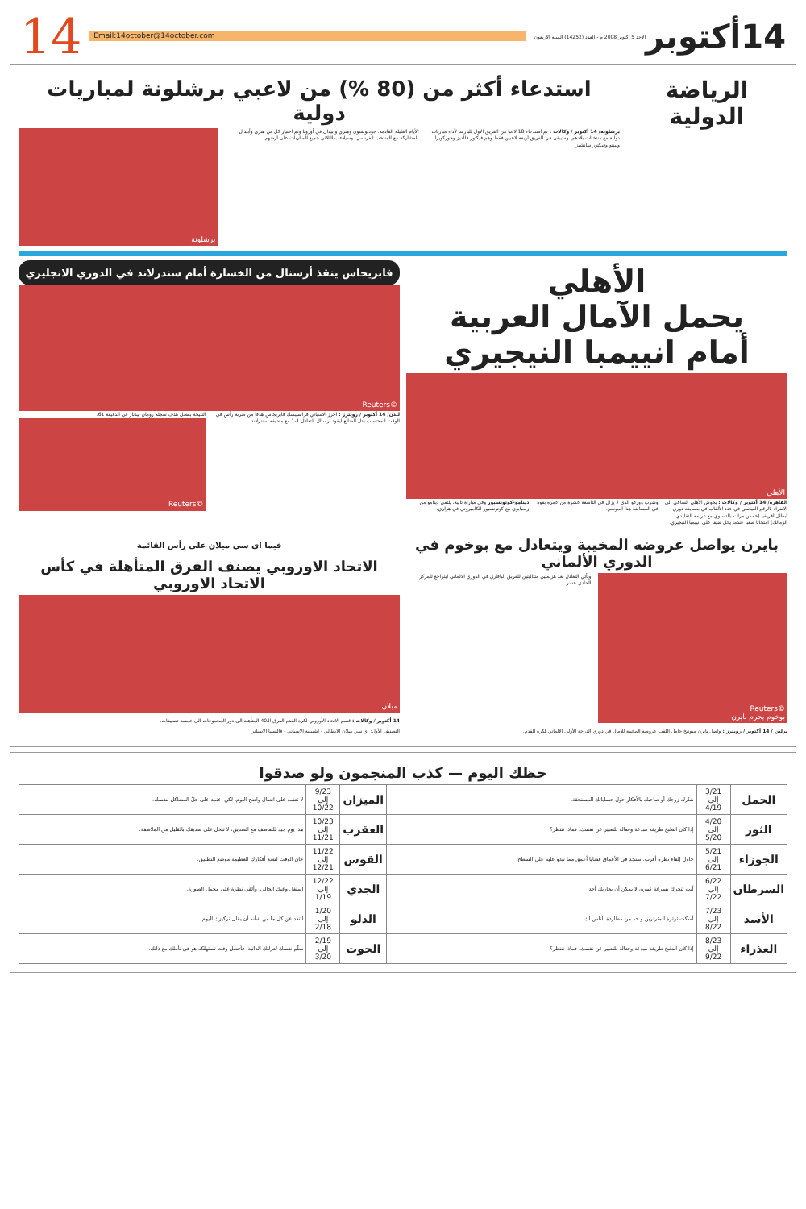14أكتوبر
الأحد 5 أكتوبر 2008 م - العدد (14252) السنة الاربعون
Email:14october@14october.com
14
الرياضة الدولية استدعاء أكثر من (80 %) من لاعبي برشلونة لمباريات دولية
برشلونة/ 14 أكتوبر / وكالات : تم استدعاء 18 لاعبا من الفريق الأول للبارسا لأداء مباريات دولية مع منتخبات بلادهم. وسيبقى في الفريق أربعة لاعبين فقط وهم فيكتور فالديز وخوركويرا وبينتو وفيكتور سانشيز.
الأيام القليلة القادمة. جوديونسون وهنري وأبيدال في أوروبا وتم اختيار كل من هنري وأبيدال للمشاركة مع المنتخب الفرنسي. وسيلاعب الثلاثي جميع المباريات على أرضهم.
برشلونة
الأهلي
يحمل الآمال العربية
أمام انييمبا النيجيري
الأهلي
القاهرة/ 14 أكتوبر / وكالات : يخوض الأهلي الساعي إلى الانفراد بالرقم القياسي في عدد الألقاب في مسابقة دوري أبطال أفريقيا (خمس مرات بالتساوي مع غريمه التقليدي الزمالك) امتحانا صعبا عندما يحل ضيفا على انييمبا النيجيري.
وضرب وورغو الذي لا يزال في التاسعة عشرة من عمره بقوة في المسابقة هذا الموسم.
دينامو-كوتونسبور وفي مباراة ثانية، يلتقي دينامو من زيمبابوي مع كوتونسبور الكاميروني في هراري.
فابريجاس ينقذ أرسنال من الخسارة أمام سندرلاند في الدوري الانجليزي
©Reuters
لندن/ 14 أكتوبر / رويترز : احرز الاسباني فرانسيسك فابريجاس هدفا من ضربة رأس في الوقت المحتسب بدل الضائع ليقود ارسنال للتعادل 1-1 مع مضيفه سندرلاند.
النتيجة بفضل هدف سجله رومان بيدنار في الدقيقة 61.
©Reuters
بايرن يواصل عروضه المخيبة ويتعادل مع بوخوم في الدوري الألماني
©Reuters
بوخوم يحرم بايرن
ويأتي التعادل بعد هزيمتين متتاليتين للفريق البافاري في الدوري الالماني ليتراجع للمركز الحادي عشر.
برلين / 14 أكتوبر / رويترز : واصل بايرن ميونيخ حامل اللقب عروضه المخيبة للآمال في دوري الدرجة الأولى الالماني لكرة القدم.
فيما اي سي ميلان على رأس القائمة
الاتحاد الاوروبي يصنف الفرق المتأهلة في كأس الاتحاد الاوروبي
ميلان
14 أكتوبر / وكالات : قسم الاتحاد الأوروبي لكرة القدم الفرق الـ40 المتأهلة الى دور المجموعات الى خمسة تصنيفات.
التصنيف الأول: اي سي ميلان الايطالي - اشبيلية الاسباني - فالنسيا الاسباني
حظك اليوم — كذب المنجمون ولو صدقوا
| الحمل | 3/21 إلى 4/19 | شارك زوجك أو صاحبك بالأفكار حول حساباتك المستحقة. | الميزان | 9/23 إلى 10/22 | لا تعتمد على اتصال واضح اليوم، لكن اعتمد على حلّ المشاكل بنفسك. |
| الثور | 4/20 إلى 5/20 | إذا كان الطبخ طريقة مبدعة وفعالة للتعبير عن نفسك، فماذا تنتظر؟ | العقرب | 10/23 إلى 11/21 | هذا يوم جيد للتعاطف مع الصديق، لا تبخل على صديقك بالقليل من الملاطفة. |
| الجوزاء | 5/21 إلى 6/21 | حاول إلقاء نظرة أقرب. ستجد في الأعماق قضايا أعمق مما تبدو عليه على السطح. | القوس | 11/22 إلى 12/21 | حان الوقت لتضع أفكارك العظيمة موضع التطبيق. |
| السرطان | 6/22 إلى 7/22 | أنت تتحرك بسرعة كبيرة، لا يمكن أن يجاريك أحد. | الجدي | 12/22 إلى 1/19 | استغل وعيك الحالي، وألقي نظرة على مجمل الصورة. |
| الأسد | 7/23 إلى 8/22 | أسكت ثرثرة المثرثرين و حد من مطاردة الناس لك. | الدلو | 1/20 إلى 2/18 | ابتعد عن كل ما من شأنه أن يقلل تركيزك اليوم. |
| العذراء | 8/23 إلى 9/22 | إذا كان الطبخ طريقة مبدعة وفعالة للتعبير عن نفسك، فماذا تنتظر؟ | الحوت | 2/19 إلى 3/20 | سلّم نفسك لعزلتك الذاتية. فأفضل وقت تستهلكه هو في تأملك مع ذاتك. |